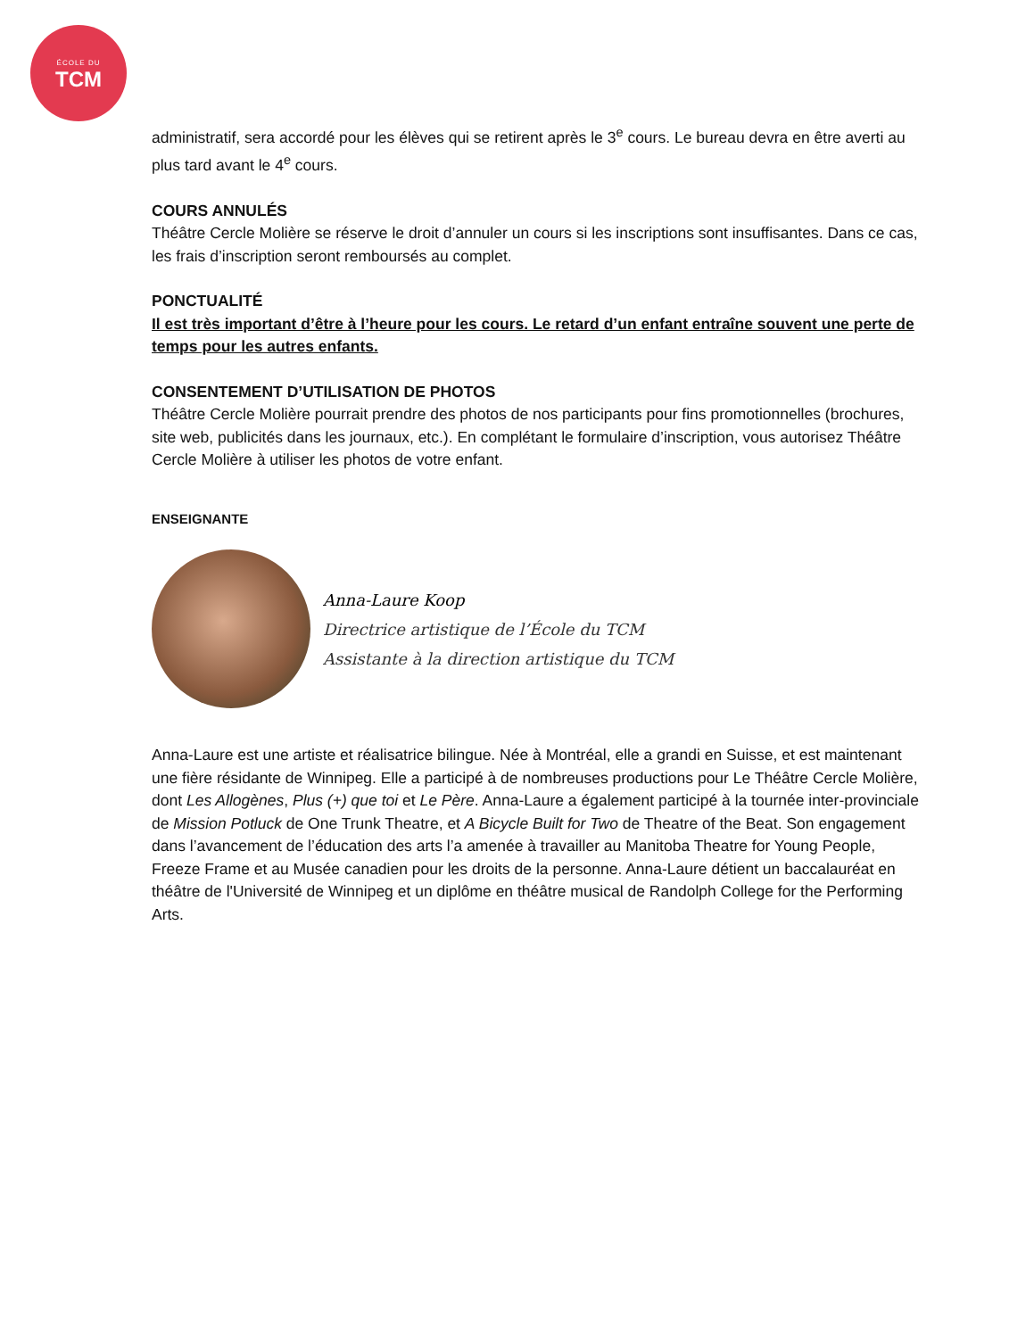ÉCOLE DU
TCM
administratif, sera accordé pour les élèves qui se retirent après le 3<sup>e</sup> cours. Le bureau devra en être averti au plus tard avant le 4<sup>e</sup> cours.
COURS ANNULÉS
Théâtre Cercle Molière se réserve le droit d’annuler un cours si les inscriptions sont insuffisantes. Dans ce cas, les frais d’inscription seront remboursés au complet.
PONCTUALITÉ
Il est très important d’être à l’heure pour les cours. Le retard d’un enfant entraîne souvent une perte de temps pour les autres enfants.
CONSENTEMENT D’UTILISATION DE PHOTOS
Théâtre Cercle Molière pourrait prendre des photos de nos participants pour fins promotionnelles (brochures, site web, publicités dans les journaux, etc.). En complétant le formulaire d’inscription, vous autorisez Théâtre Cercle Molière à utiliser les photos de votre enfant.
ENSEIGNANTE
Anna-Laure Koop
Directrice artistique de l’École du TCM
Assistante à la direction artistique du TCM
Anna-Laure est une artiste et réalisatrice bilingue. Née à Montréal, elle a grandi en Suisse, et est maintenant une fière résidante de Winnipeg. Elle a participé à de nombreuses productions pour Le Théâtre Cercle Molière, dont Les Allogènes, Plus (+) que toi et Le Père. Anna-Laure a également participé à la tournée inter-provinciale de Mission Potluck de One Trunk Theatre, et A Bicycle Built for Two de Theatre of the Beat. Son engagement dans l’avancement de l’éducation des arts l’a amenée à travailler au Manitoba Theatre for Young People, Freeze Frame et au Musée canadien pour les droits de la personne. Anna-Laure détient un baccalauréat en théâtre de l'Université de Winnipeg et un diplôme en théâtre musical de Randolph College for the Performing Arts.